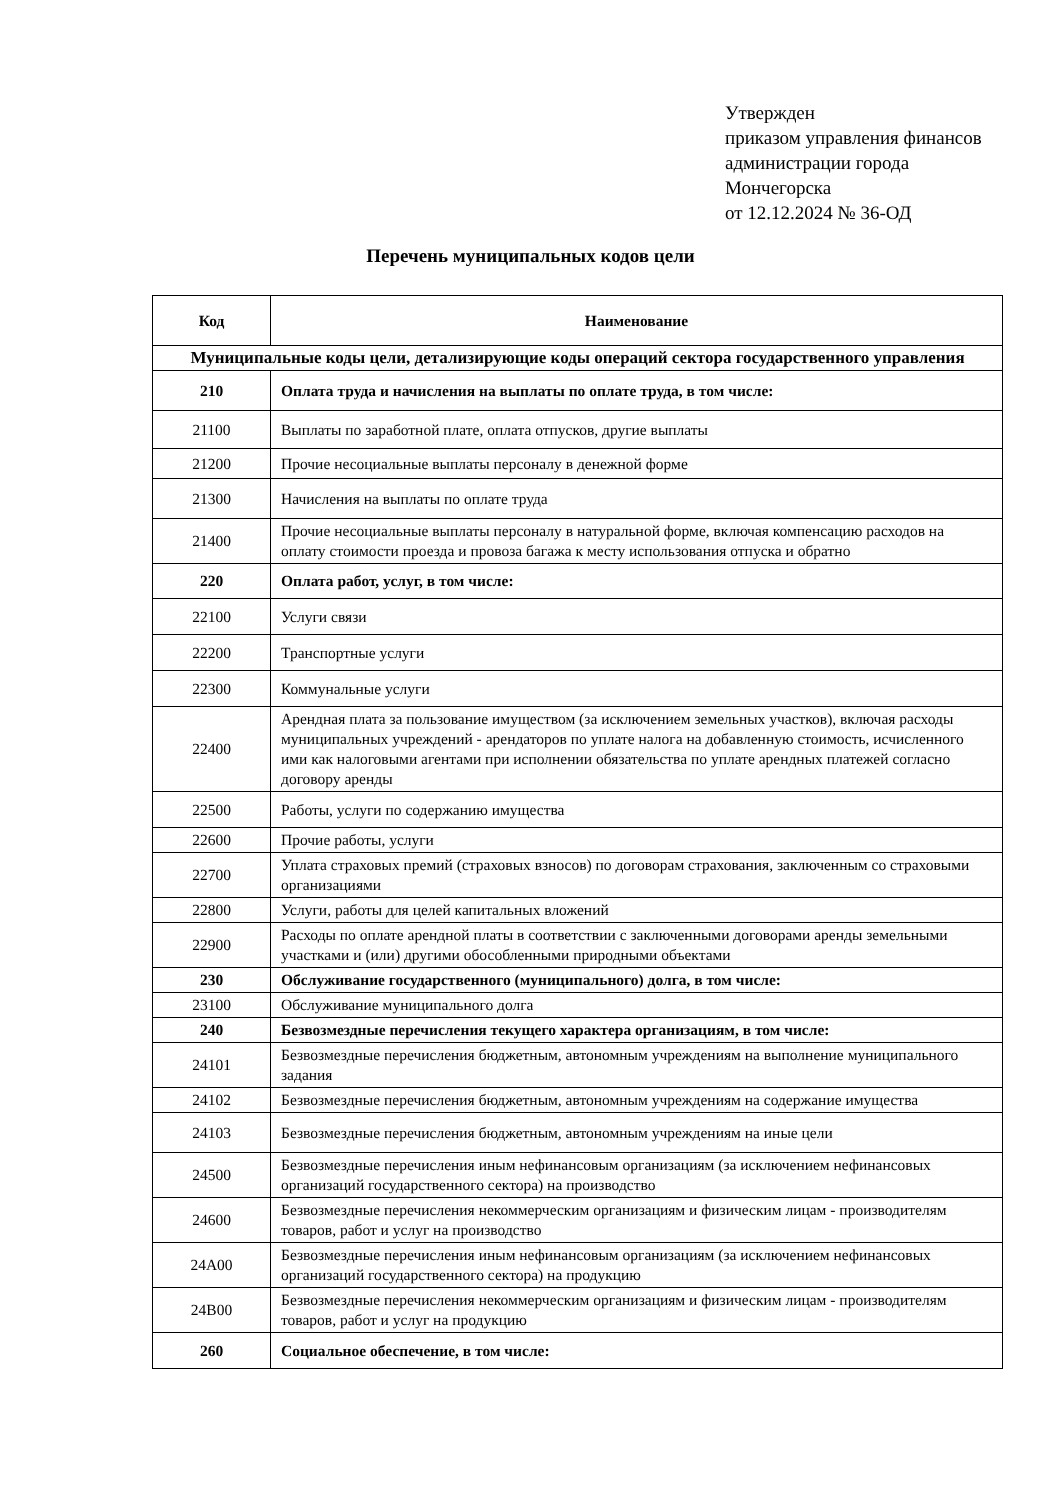Утвержден
приказом управления финансов
администрации города
Мончегорска
от 12.12.2024 № 36-ОД
Перечень муниципальных кодов цели
| Код | Наименование |
| --- | --- |
| Муниципальные коды цели, детализирующие коды операций сектора государственного управления | |
| 210 | Оплата труда и начисления на выплаты по оплате труда, в том числе: |
| 21100 | Выплаты по заработной плате, оплата отпусков, другие выплаты |
| 21200 | Прочие несоциальные выплаты персоналу в денежной форме |
| 21300 | Начисления на выплаты по оплате труда |
| 21400 | Прочие несоциальные выплаты персоналу в натуральной форме, включая компенсацию расходов на оплату стоимости проезда и провоза багажа к месту использования отпуска и обратно |
| 220 | Оплата работ, услуг, в том числе: |
| 22100 | Услуги связи |
| 22200 | Транспортные услуги |
| 22300 | Коммунальные услуги |
| 22400 | Арендная плата за пользование имуществом (за исключением земельных участков), включая расходы муниципальных учреждений - арендаторов по уплате налога на добавленную стоимость, исчисленного ими как налоговыми агентами при исполнении обязательства по уплате арендных платежей согласно договору аренды |
| 22500 | Работы, услуги по содержанию имущества |
| 22600 | Прочие работы, услуги |
| 22700 | Уплата страховых премий (страховых взносов) по договорам страхования, заключенным со страховыми организациями |
| 22800 | Услуги, работы для целей капитальных вложений |
| 22900 | Расходы по оплате арендной платы в соответствии с заключенными договорами аренды земельными участками и (или) другими обособленными природными объектами |
| 230 | Обслуживание государственного (муниципального) долга, в том числе: |
| 23100 | Обслуживание муниципального долга |
| 240 | Безвозмездные перечисления текущего характера организациям, в том числе: |
| 24101 | Безвозмездные перечисления бюджетным, автономным учреждениям на выполнение муниципального задания |
| 24102 | Безвозмездные перечисления бюджетным, автономным учреждениям на содержание имущества |
| 24103 | Безвозмездные перечисления бюджетным, автономным учреждениям на иные цели |
| 24500 | Безвозмездные перечисления иным нефинансовым организациям (за исключением нефинансовых организаций государственного сектора) на производство |
| 24600 | Безвозмездные перечисления некоммерческим организациям и физическим лицам - производителям товаров, работ и услуг на производство |
| 24A00 | Безвозмездные перечисления иным нефинансовым организациям (за исключением нефинансовых организаций государственного сектора) на продукцию |
| 24B00 | Безвозмездные перечисления некоммерческим организациям и физическим лицам - производителям товаров, работ и услуг на продукцию |
| 260 | Социальное обеспечение, в том числе: |